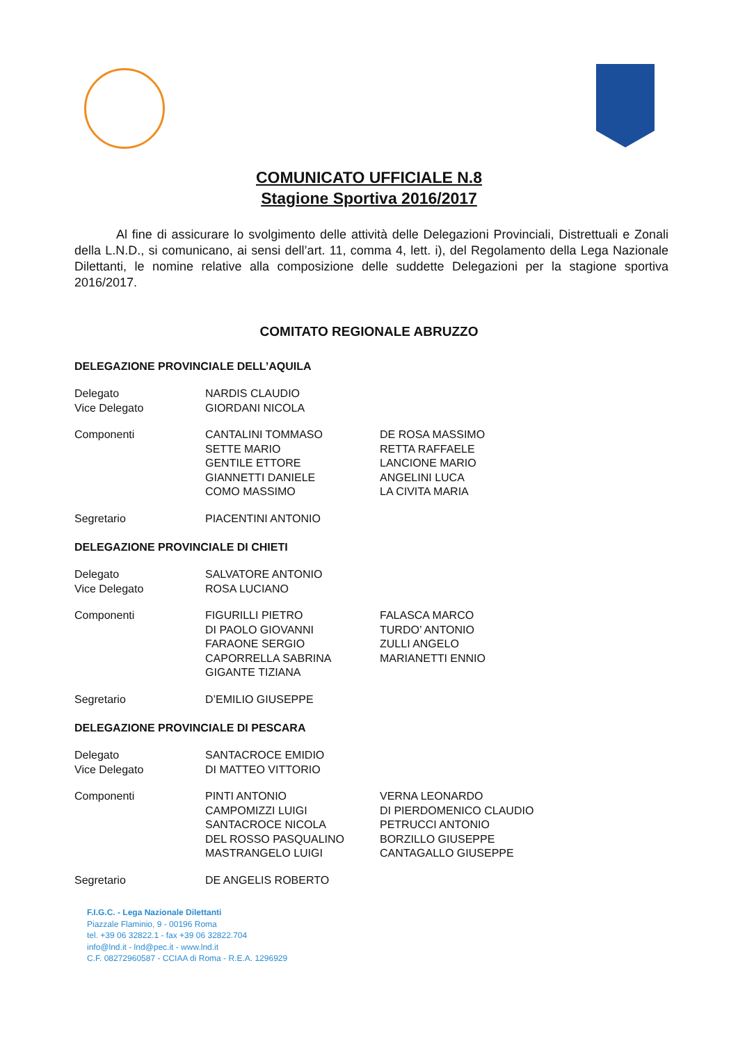COMUNICATO UFFICIALE N.8
Stagione Sportiva 2016/2017
Al fine di assicurare lo svolgimento delle attività delle Delegazioni Provinciali, Distrettuali e Zonali della L.N.D., si comunicano, ai sensi dell’art. 11, comma 4, lett. i), del Regolamento della Lega Nazionale Dilettanti, le nomine relative alla composizione delle suddette Delegazioni per la stagione sportiva 2016/2017.
COMITATO REGIONALE ABRUZZO
DELEGAZIONE PROVINCIALE DELL’AQUILA
Delegato
Vice Delegato
NARDIS CLAUDIO
GIORDANI NICOLA
Componenti CANTALINI TOMMASO
SETTE MARIO
GENTILE ETTORE
GIANNETTI DANIELE
COMO MASSIMO
DE ROSA MASSIMO
RETTA RAFFAELE
LANCIONE MARIO
ANGELINI LUCA
LA CIVITA MARIA
Segretario PIACENTINI ANTONIO
DELEGAZIONE PROVINCIALE DI CHIETI
Delegato
Vice Delegato
SALVATORE ANTONIO
ROSA LUCIANO
Componenti FIGURILLI PIETRO
DI PAOLO GIOVANNI
FARAONE SERGIO
CAPORRELLA SABRINA
GIGANTE TIZIANA
FALASCA MARCO
TURDO’ ANTONIO
ZULLI ANGELO
MARIANETTI ENNIO
Segretario D’EMILIO GIUSEPPE
DELEGAZIONE PROVINCIALE DI PESCARA
Delegato
Vice Delegato
SANTACROCE EMIDIO
DI MATTEO VITTORIO
Componenti PINTI ANTONIO
CAMPOMIZZI LUIGI
SANTACROCE NICOLA
DEL ROSSO PASQUALINO
MASTRANGELO LUIGI
VERNA LEONARDO
DI PIERDOMENICO CLAUDIO
PETRUCCI ANTONIO
BORZILLO GIUSEPPE
CANTAGALLO GIUSEPPE
Segretario DE ANGELIS ROBERTO
F.I.G.C. - Lega Nazionale Dilettanti
Piazzale Flaminio, 9 - 00196 Roma
tel. +39 06 32822.1 - fax +39 06 32822.704
info@lnd.it - lnd@pec.it - www.lnd.it
C.F. 08272960587 - CCIAA di Roma - R.E.A. 1296929